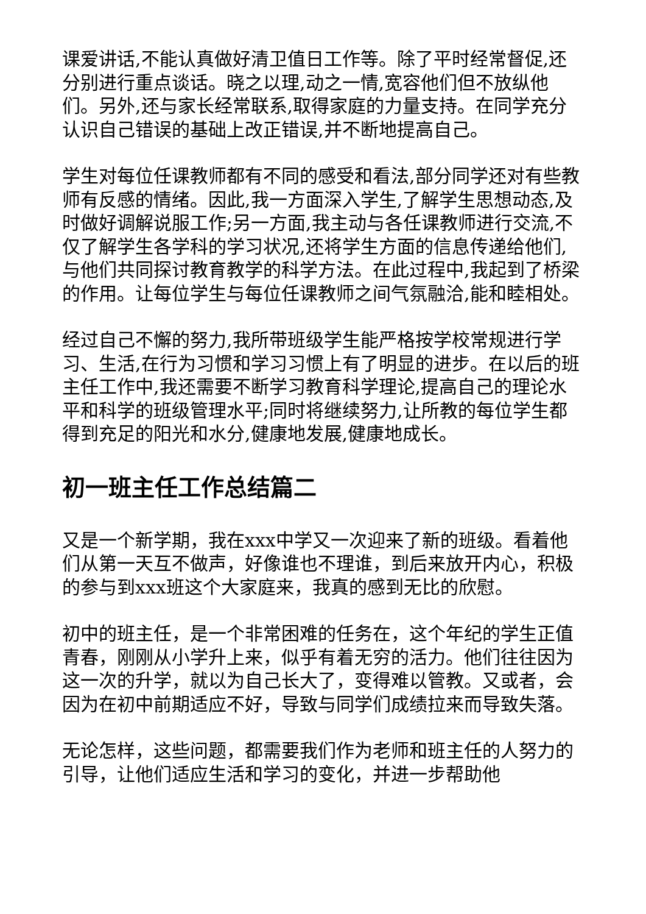课爱讲话,不能认真做好清卫值日工作等。除了平时经常督促,还分别进行重点谈话。晓之以理,动之一情,宽容他们但不放纵他们。另外,还与家长经常联系,取得家庭的力量支持。在同学充分认识自己错误的基础上改正错误,并不断地提高自己。
学生对每位任课教师都有不同的感受和看法,部分同学还对有些教师有反感的情绪。因此,我一方面深入学生,了解学生思想动态,及时做好调解说服工作;另一方面,我主动与各任课教师进行交流,不仅了解学生各学科的学习状况,还将学生方面的信息传递给他们,与他们共同探讨教育教学的科学方法。在此过程中,我起到了桥梁的作用。让每位学生与每位任课教师之间气氛融洽,能和睦相处。
经过自己不懈的努力,我所带班级学生能严格按学校常规进行学习、生活,在行为习惯和学习习惯上有了明显的进步。在以后的班主任工作中,我还需要不断学习教育科学理论,提高自己的理论水平和科学的班级管理水平;同时将继续努力,让所教的每位学生都得到充足的阳光和水分,健康地发展,健康地成长。
初一班主任工作总结篇二
又是一个新学期，我在xxx中学又一次迎来了新的班级。看着他们从第一天互不做声，好像谁也不理谁，到后来放开内心，积极的参与到xxx班这个大家庭来，我真的感到无比的欣慰。
初中的班主任，是一个非常困难的任务在，这个年纪的学生正值青春，刚刚从小学升上来，似乎有着无穷的活力。他们往往因为这一次的升学，就以为自己长大了，变得难以管教。又或者，会因为在初中前期适应不好，导致与同学们成绩拉来而导致失落。
无论怎样，这些问题，都需要我们作为老师和班主任的人努力的引导，让他们适应生活和学习的变化，并进一步帮助他